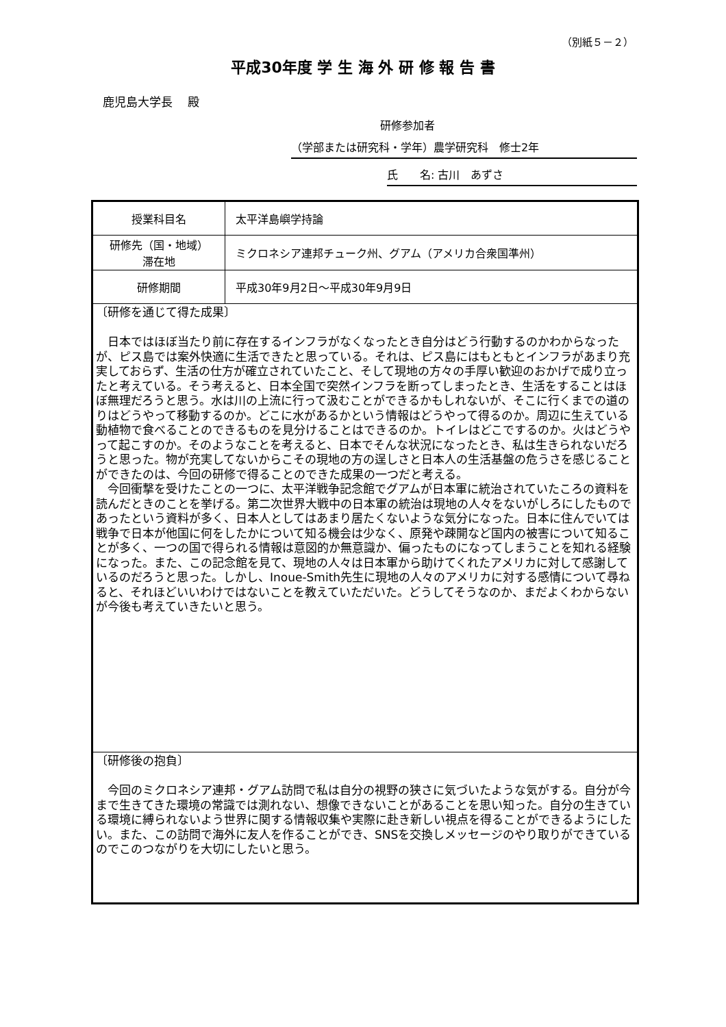（別紙５－２）
平成30年度 学 生 海 外 研 修 報 告 書
鹿児島大学長　 殿
研修参加者
（学部または研究科・学年）農学研究科　修士2年
氏　　名: 古川　あずさ
| 授業科目名 | 太平洋島嶼学持論 |
| 研修先（国・地域） 滞在地 | ミクロネシア連邦チューク州、グアム（アメリカ合衆国準州） |
| 研修期間 | 平成30年9月2日～平成30年9月9日 |
| 〔研修を通じて得た成果〕 日本ではほぼ当たり前に存在するインフラがなくなったとき自分はどう行動するのかわからなったが、ピス島では案外快適に生活できたと思っている。それは、ピス島にはもともとインフラがあまり充実しておらず、生活の仕方が確立されていたこと、そして現地の方々の手厚い歓迎のおかげで成り立ったと考えている。そう考えると、日本全国で突然インフラを断ってしまったとき、生活をすることはほぼ無理だろうと思う。水は川の上流に行って汲むことができるかもしれないが、そこに行くまでの道のりはどうやって移動するのか。どこに水があるかという情報はどうやって得るのか。周辺に生えている動植物で食べることのできるものを見分けることはできるのか。トイレはどこでするのか。火はどうやって起こすのか。そのようなことを考えると、日本でそんな状況になったとき、私は生きられないだろうと思った。物が充実してないからこその現地の方の逞しさと日本人の生活基盤の危うさを感じることができたのは、今回の研修で得ることのできた成果の一つだと考える。 今回衝撃を受けたことの一つに、太平洋戦争記念館でグアムが日本軍に統治されていたころの資料を読んだときのことを挙げる。第二次世界大戦中の日本軍の統治は現地の人々をないがしろにしたものであったという資料が多く、日本人としてはあまり居たくないような気分になった。日本に住んでいては戦争で日本が他国に何をしたかについて知る機会は少なく、原発や疎開など国内の被害について知ることが多く、一つの国で得られる情報は意図的か無意識か、偏ったものになってしまうことを知れる経験になった。また、この記念館を見て、現地の人々は日本軍から助けてくれたアメリカに対して感謝しているのだろうと思った。しかし、Inoue-Smith先生に現地の人々のアメリカに対する感情について尋ねると、それほどいいわけではないことを教えていただいた。どうしてそうなのか、まだよくわからないが今後も考えていきたいと思う。 | |
| 〔研修後の抱負〕 今回のミクロネシア連邦・グアム訪問で私は自分の視野の狭さに気づいたような気がする。自分が今まで生きてきた環境の常識では測れない、想像できないことがあることを思い知った。自分の生きている環境に縛られないよう世界に関する情報収集や実際に赴き新しい視点を得ることができるようにしたい。また、この訪問で海外に友人を作ることができ、SNSを交換しメッセージのやり取りができているのでこのつながりを大切にしたいと思う。 | |